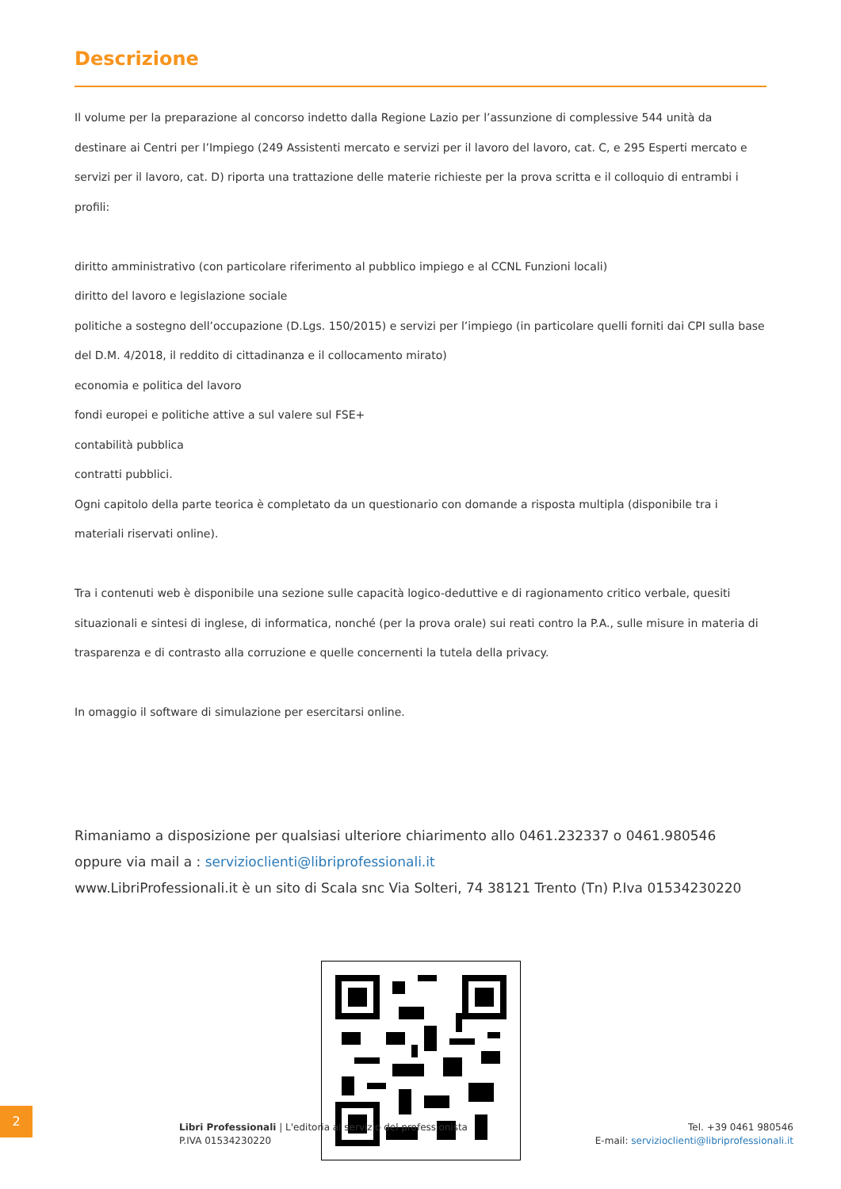Descrizione
Il volume per la preparazione al concorso indetto dalla Regione Lazio per l’assunzione di complessive 544 unità da destinare ai Centri per l’Impiego (249 Assistenti mercato e servizi per il lavoro del lavoro, cat. C, e 295 Esperti mercato e servizi per il lavoro, cat. D) riporta una trattazione delle materie richieste per la prova scritta e il colloquio di entrambi i profili:
diritto amministrativo (con particolare riferimento al pubblico impiego e al CCNL Funzioni locali)
diritto del lavoro e legislazione sociale
politiche a sostegno dell’occupazione (D.Lgs. 150/2015) e servizi per l’impiego (in particolare quelli forniti dai CPI sulla base del D.M. 4/2018, il reddito di cittadinanza e il collocamento mirato)
economia e politica del lavoro
fondi europei e politiche attive a sul valere sul FSE+
contabilità pubblica
contratti pubblici.
Ogni capitolo della parte teorica è completato da un questionario con domande a risposta multipla (disponibile tra i materiali riservati online).
Tra i contenuti web è disponibile una sezione sulle capacità logico-deduttive e di ragionamento critico verbale, quesiti situazionali e sintesi di inglese, di informatica, nonché (per la prova orale) sui reati contro la P.A., sulle misure in materia di trasparenza e di contrasto alla corruzione e quelle concernenti la tutela della privacy.
In omaggio il software di simulazione per esercitarsi online.
Rimaniamo a disposizione per qualsiasi ulteriore chiarimento allo 0461.232337 o 0461.980546
oppure via mail a : servizioclienti@libriprofessionali.it
www.LibriProfessionali.it è un sito di Scala snc Via Solteri, 74 38121 Trento (Tn) P.Iva 01534230220
2
Libri Professionali | L'editoria al servizio del professionista
P.IVA 01534230220
Tel. +39 0461 980546
E-mail: servizioclienti@libriprofessionali.it